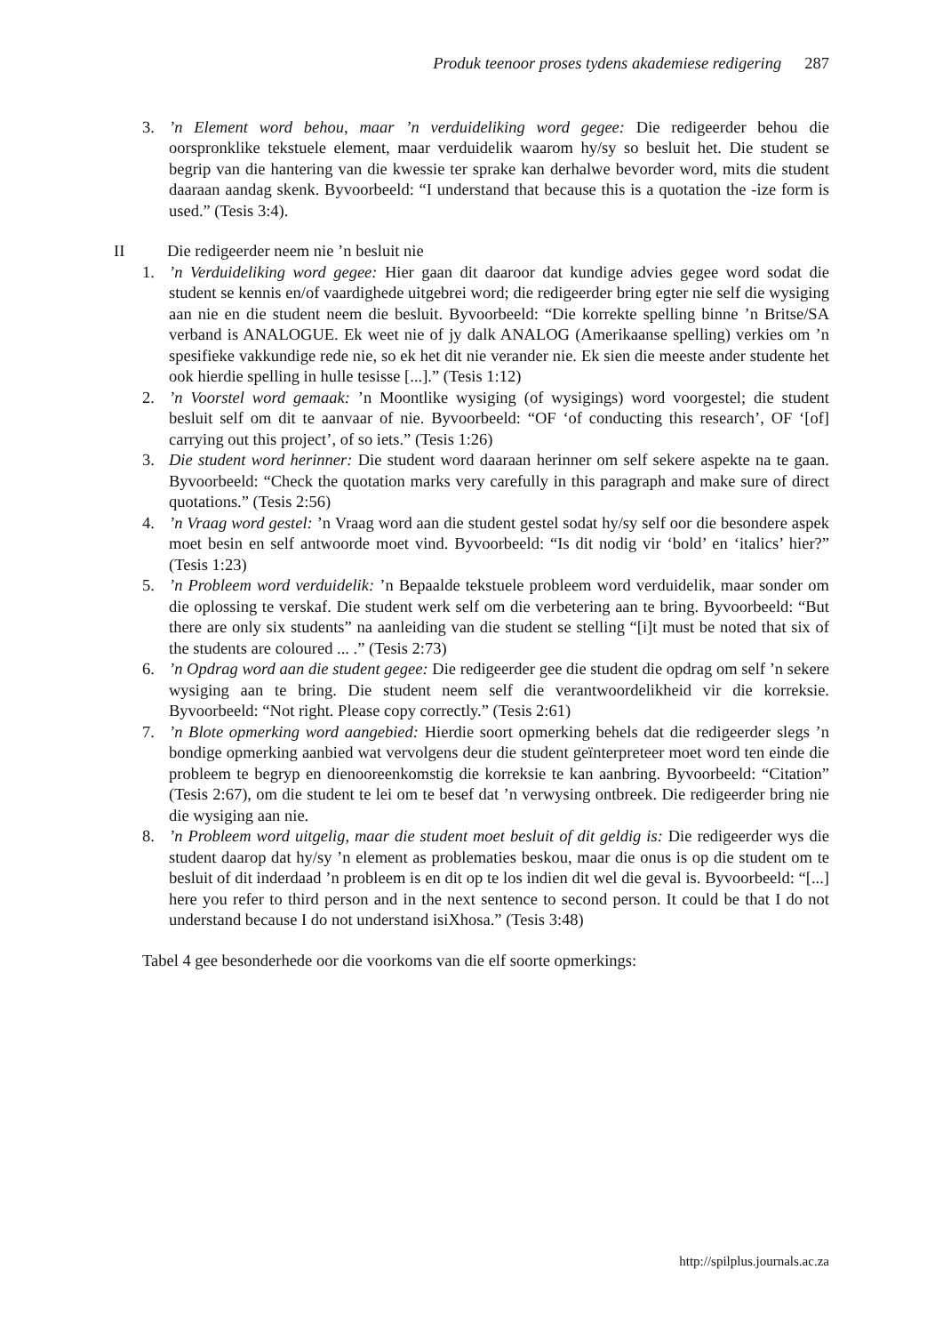Produk teenoor proses tydens akademiese redigering 287
3. ’n Element word behou, maar ’n verduideliking word gegee: Die redigeerder behou die oorspronklike tekstuele element, maar verduidelik waarom hy/sy so besluit het. Die student se begrip van die hantering van die kwessie ter sprake kan derhalwe bevorder word, mits die student daaraan aandag skenk. Byvoorbeeld: “I understand that because this is a quotation the -ize form is used.” (Tesis 3:4).
II Die redigeerder neem nie ’n besluit nie
1. ’n Verduideliking word gegee: Hier gaan dit daaroor dat kundige advies gegee word sodat die student se kennis en/of vaardighede uitgebrei word; die redigeerder bring egter nie self die wysiging aan nie en die student neem die besluit. Byvoorbeeld: “Die korrekte spelling binne ’n Britse/SA verband is ANALOGUE. Ek weet nie of jy dalk ANALOG (Amerikaanse spelling) verkies om ’n spesifieke vakkundige rede nie, so ek het dit nie verander nie. Ek sien die meeste ander studente het ook hierdie spelling in hulle tesisse [...].” (Tesis 1:12)
2. ’n Voorstel word gemaak: ’n Moontlike wysiging (of wysigings) word voorgestel; die student besluit self om dit te aanvaar of nie. Byvoorbeeld: “OF ‘of conducting this research’, OF ‘[of] carrying out this project’, of so iets.” (Tesis 1:26)
3. Die student word herinner: Die student word daaraan herinner om self sekere aspekte na te gaan. Byvoorbeeld: “Check the quotation marks very carefully in this paragraph and make sure of direct quotations.” (Tesis 2:56)
4. ’n Vraag word gestel: ’n Vraag word aan die student gestel sodat hy/sy self oor die besondere aspek moet besin en self antwoorde moet vind. Byvoorbeeld: “Is dit nodig vir ‘bold’ en ‘italics’ hier?” (Tesis 1:23)
5. ’n Probleem word verduidelik: ’n Bepaalde tekstuele probleem word verduidelik, maar sonder om die oplossing te verskaf. Die student werk self om die verbetering aan te bring. Byvoorbeeld: “But there are only six students” na aanleiding van die student se stelling “[i]t must be noted that six of the students are coloured ... .” (Tesis 2:73)
6. ’n Opdrag word aan die student gegee: Die redigeerder gee die student die opdrag om self ’n sekere wysiging aan te bring. Die student neem self die verantwoordelikheid vir die korreksie. Byvoorbeeld: “Not right. Please copy correctly.” (Tesis 2:61)
7. ’n Blote opmerking word aangebied: Hierdie soort opmerking behels dat die redigeerder slegs ’n bondige opmerking aanbied wat vervolgens deur die student geïnterpreteer moet word ten einde die probleem te begryp en dienooreenkomstig die korreksie te kan aanbring. Byvoorbeeld: “Citation” (Tesis 2:67), om die student te lei om te besef dat ’n verwysing ontbreek. Die redigeerder bring nie die wysiging aan nie.
8. ’n Probleem word uitgelig, maar die student moet besluit of dit geldig is: Die redigeerder wys die student daarop dat hy/sy ’n element as problematies beskou, maar die onus is op die student om te besluit of dit inderdaad ’n probleem is en dit op te los indien dit wel die geval is. Byvoorbeeld: “[...] here you refer to third person and in the next sentence to second person. It could be that I do not understand because I do not understand isiXhosa.” (Tesis 3:48)
Tabel 4 gee besonderhede oor die voorkoms van die elf soorte opmerkings:
http://spilplus.journals.ac.za